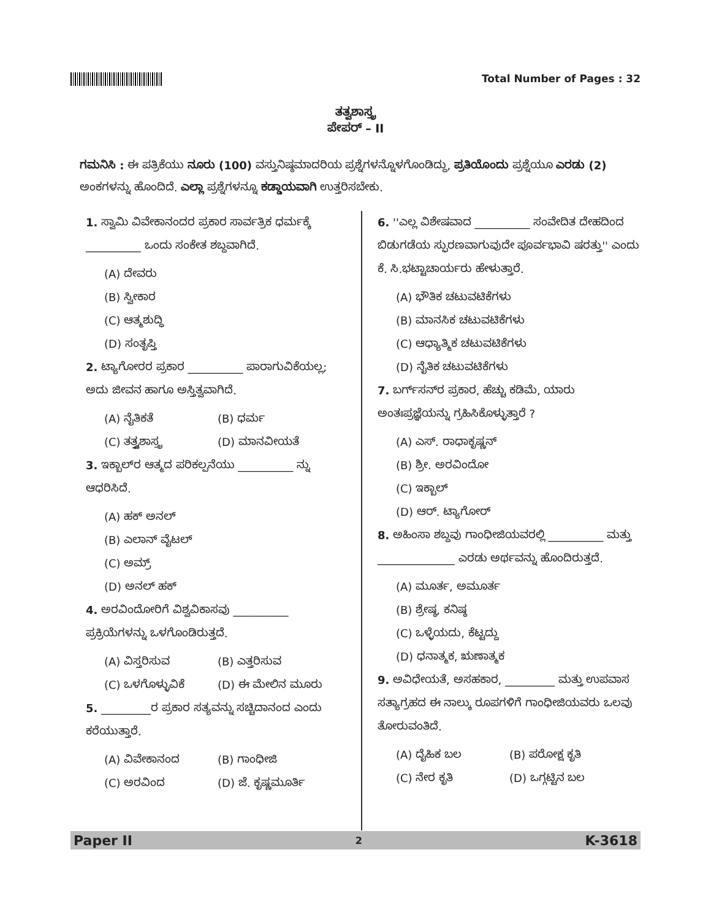Total Number of Pages : 32
ತತ್ವಶಾಸ್ತ್ರ
ಪೇಪರ್ – II
ಗಮನಿಸಿ : ಈ ಪತ್ರಿಕೆಯು ನೂರು (100) ವಸ್ತುನಿಷ್ಠಮಾದರಿಯ ಪ್ರಶ್ನೆಗಳನ್ನೊಳಗೊಂಡಿದ್ದು, ಪ್ರತಿಯೊಂದು ಪ್ರಶ್ನೆಯೂ ಎರಡು (2) ಅಂಕಗಳನ್ನು ಹೊಂದಿದೆ. ಎಲ್ಲಾ ಪ್ರಶ್ನೆಗಳನ್ನೂ ಕಡ್ಡಾಯವಾಗಿ ಉತ್ತರಿಸಬೇಕು.
1. ಸ್ವಾಮಿ ವಿವೇಕಾನಂದರ ಪ್ರಕಾರ ಸಾರ್ವತ್ರಿಕ ಧರ್ಮಕ್ಕೆ __________ ಒಂದು ಸಂಕೇತ ಶಬ್ದವಾಗಿದೆ.
(A) ದೇವರು
(B) ಸ್ವೀಕಾರ
(C) ಆತ್ಮಶುದ್ಧಿ
(D) ಸಂತೃಪ್ತಿ
2. ಟ್ಯಾಗೋರರ ಪ್ರಕಾರ __________ ಪಾರಾಗುವಿಕೆಯಲ್ಲ; ಅದು ಜೀವನ ಹಾಗೂ ಅಸ್ತಿತ್ವವಾಗಿದೆ.
(A) ನೈತಿಕತೆ (B) ಧರ್ಮ
(C) ತತ್ತ್ವಶಾಸ್ತ್ರ (D) ಮಾನವೀಯತೆ
3. ಇಕ್ಬಾಲ್‌ರ ಆತ್ಮದ ಪರಿಕಲ್ಪನೆಯು __________ ನ್ನು ಆಧರಿಸಿದೆ.
(A) ಹಕ್ ಅನಲ್
(B) ಎಲಾನ್ ವೈಟಲ್
(C) ಅಮ್ರ್
(D) ಅನಲ್ ಹಕ್
4. ಅರವಿಂದೋರಿಗೆ ವಿಶ್ವವಿಕಾಸವು __________ ಪ್ರಕ್ರಿಯೆಗಳನ್ನು ಒಳಗೊಂಡಿರುತ್ತದೆ.
(A) ವಿಸ್ತರಿಸುವ (B) ಎತ್ತರಿಸುವ
(C) ಒಳಗೊಳ್ಳುವಿಕೆ (D) ಈ ಮೇಲಿನ ಮೂರು
5. _________ರ ಪ್ರಕಾರ ಸತ್ಯವನ್ನು ಸಚ್ಚಿದಾನಂದ ಎಂದು ಕರೆಯುತ್ತಾರೆ.
(A) ವಿವೇಕಾನಂದ (B) ಗಾಂಧೀಜಿ
(C) ಅರವಿಂದ (D) ಜೆ. ಕೃಷ್ಣಮೂರ್ತಿ
6. ''ಎಲ್ಲ ವಿಶೇಷವಾದ __________ ಸಂವೇದಿತ ದೇಹದಿಂದ ಬಿಡುಗಡೆಯ ಸ್ಫುರಣವಾಗುವುದೇ ಪೂರ್ವಭಾವಿ ಷರತ್ತು'' ಎಂದು ಕೆ. ಸಿ.ಭಟ್ಟಾಚಾರ್ಯರು ಹೇಳುತ್ತಾರೆ.
(A) ಭೌತಿಕ ಚಟುವಟಿಕೆಗಳು
(B) ಮಾನಸಿಕ ಚಟುವಟಿಕೆಗಳು
(C) ಆಧ್ಯಾತ್ಮಿಕ ಚಟುವಟಿಕೆಗಳು
(D) ನೈತಿಕ ಚಟುವಟಿಕೆಗಳು
7. ಬರ್ಗ್‌ಸನ್‌ರ ಪ್ರಕಾರ, ಹೆಚ್ಚು ಕಡಿಮೆ, ಯಾರು ಅಂತಃಪ್ರಜ್ಞೆಯನ್ನು ಗ್ರಹಿಸಿಕೊಳ್ಳುತ್ತಾರೆ ?
(A) ಎಸ್. ರಾಧಾಕೃಷ್ಣನ್
(B) ಶ್ರೀ. ಅರವಿಂದೋ
(C) ಇಕ್ಬಾಲ್
(D) ಆರ್. ಟ್ಯಾಗೋರ್
8. ಅಹಿಂಸಾ ಶಬ್ದವು ಗಾಂಧೀಜಿಯವರಲ್ಲಿ __________ ಮತ್ತು ______________ ಎರಡು ಅರ್ಥವನ್ನು ಹೊಂದಿರುತ್ತದೆ.
(A) ಮೂರ್ತ, ಅಮೂರ್ತ
(B) ಶ್ರೇಷ್ಠ, ಕನಿಷ್ಠ
(C) ಒಳ್ಳೆಯದು, ಕೆಟ್ಟದ್ದು
(D) ಧನಾತ್ಮಕ, ಋಣಾತ್ಮಕ
9. ಅವಿಧೇಯತೆ, ಅಸಹಕಾರ, _________ ಮತ್ತು ಉಪವಾಸ ಸತ್ಯಾಗ್ರಹದ ಈ ನಾಲ್ಕು ರೂಪಗಳಿಗೆ ಗಾಂಧೀಜಿಯವರು ಒಲವು ತೋರುವಂತಿದೆ.
(A) ದೈಹಿಕ ಬಲ (B) ಪರೋಕ್ಷ ಕೃತಿ
(C) ನೇರ ಕೃತಿ (D) ಒಗ್ಗಟ್ಟಿನ ಬಲ
Paper II 2 K-3618